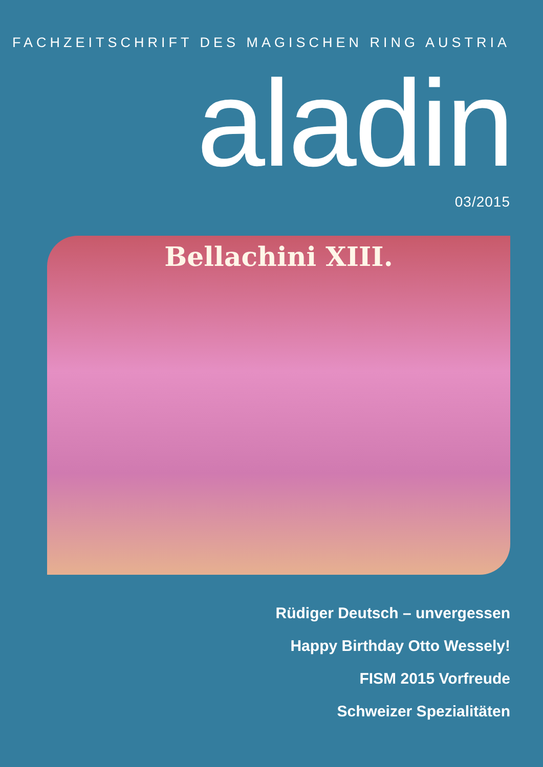FACHZEITSCHRIFT DES MAGISCHEN RING AUSTRIA
aladin
03/2015
Bellachini XIII.
Rüdiger Deutsch – unvergessen
Happy Birthday Otto Wessely!
FISM 2015 Vorfreude
Schweizer Spezialitäten